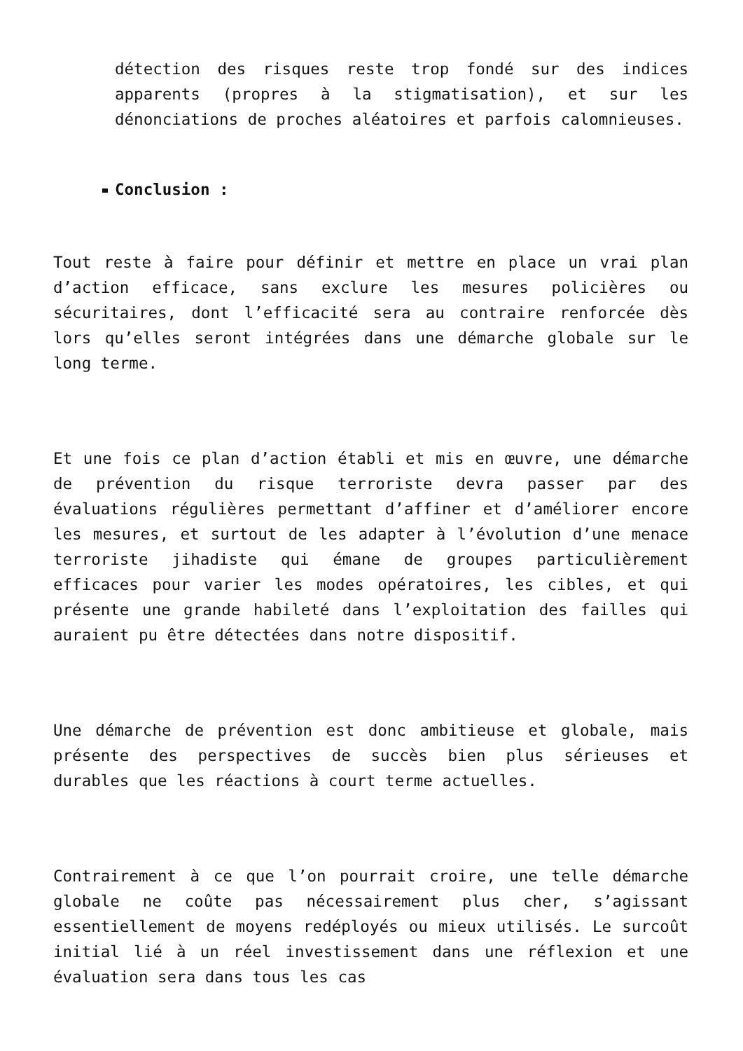détection des risques reste trop fondé sur des indices apparents (propres à la stigmatisation), et sur les dénonciations de proches aléatoires et parfois calomnieuses.
Conclusion :
Tout reste à faire pour définir et mettre en place un vrai plan d’action efficace, sans exclure les mesures policières ou sécuritaires, dont l’efficacité sera au contraire renforcée dès lors qu’elles seront intégrées dans une démarche globale sur le long terme.
Et une fois ce plan d’action établi et mis en œuvre, une démarche de prévention du risque terroriste devra passer par des évaluations régulières permettant d’affiner et d’améliorer encore les mesures, et surtout de les adapter à l’évolution d’une menace terroriste jihadiste qui émane de groupes particulièrement efficaces pour varier les modes opératoires, les cibles, et qui présente une grande habileté dans l’exploitation des failles qui auraient pu être détectées dans notre dispositif.
Une démarche de prévention est donc ambitieuse et globale, mais présente des perspectives de succès bien plus sérieuses et durables que les réactions à court terme actuelles.
Contrairement à ce que l’on pourrait croire, une telle démarche globale ne coûte pas nécessairement plus cher, s’agissant essentiellement de moyens redéployés ou mieux utilisés. Le surcoût initial lié à un réel investissement dans une réflexion et une évaluation sera dans tous les cas